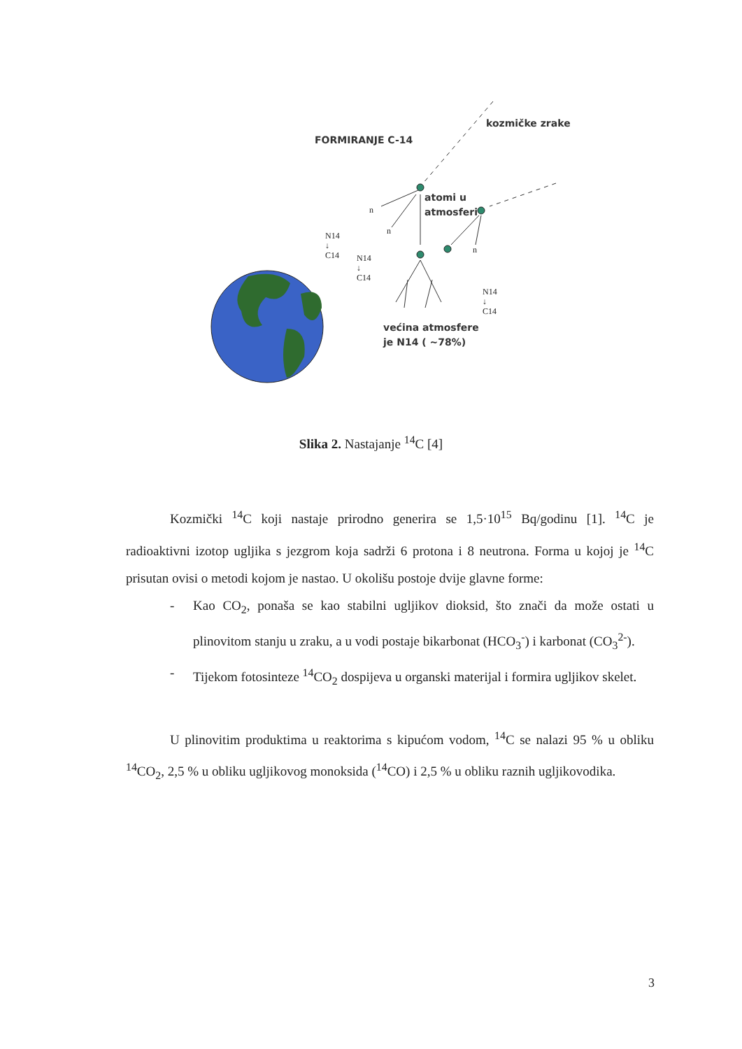FORMIRANJE C-14
kozmičke zrake
atomi u
atmosferi
većina atmosfere
je N14 ( ~78%)
n
n
n
N14
↓
C14
N14
↓
C14
N14
↓
C14
Slika 2. Nastajanje <sup>14</sup>C [4]
Kozmički <sup>14</sup>C koji nastaje prirodno generira se 1,5·10<sup>15</sup> Bq/godinu [1]. <sup>14</sup>C je radioaktivni izotop ugljika s jezgrom koja sadrži 6 protona i 8 neutrona. Forma u kojoj je <sup>14</sup>C prisutan ovisi o metodi kojom je nastao. U okolišu postoje dvije glavne forme:
- Kao CO<sub>2</sub>, ponaša se kao stabilni ugljikov dioksid, što znači da može ostati u plinovitom stanju u zraku, a u vodi postaje bikarbonat (HCO<sub>3</sub><sup>-</sup>) i karbonat (CO<sub>3</sub><sup>2-</sup>).
- Tijekom fotosinteze <sup>14</sup>CO<sub>2</sub> dospijeva u organski materijal i formira ugljikov skelet.
U plinovitim produktima u reaktorima s kipućom vodom, <sup>14</sup>C se nalazi 95 % u obliku <sup>14</sup>CO<sub>2</sub>, 2,5 % u obliku ugljikovog monoksida (<sup>14</sup>CO) i 2,5 % u obliku raznih ugljikovodika.
3